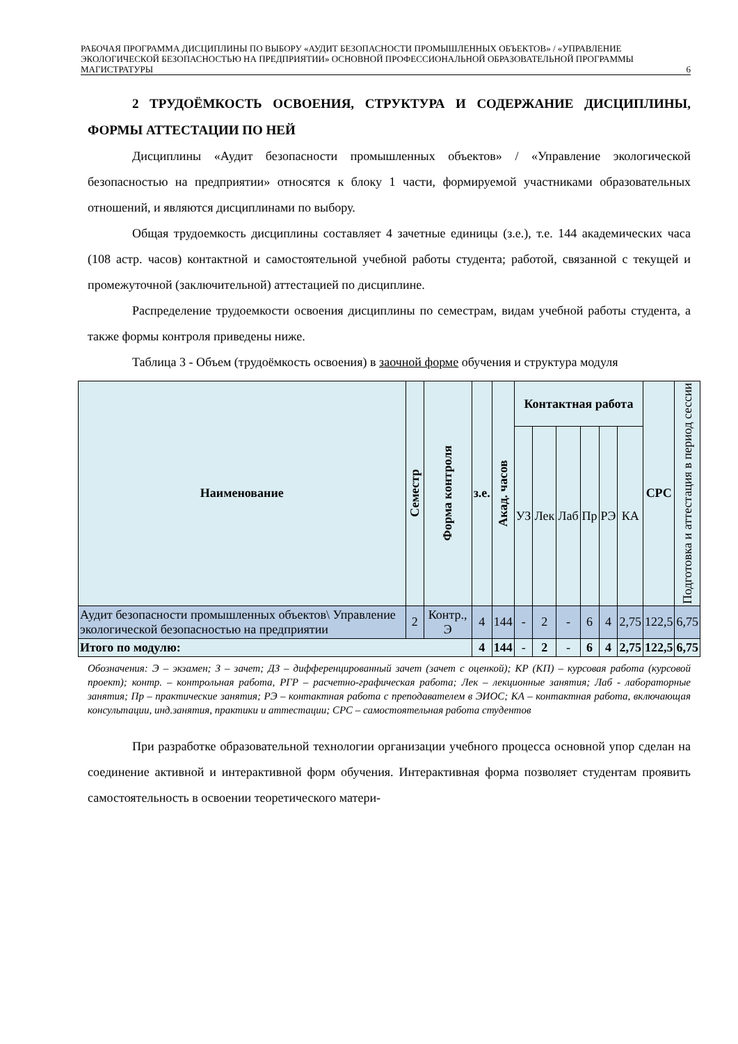РАБОЧАЯ ПРОГРАММА ДИСЦИПЛИНЫ ПО ВЫБОРУ «АУДИТ БЕЗОПАСНОСТИ ПРОМЫШЛЕННЫХ ОБЪЕКТОВ» / «УПРАВЛЕНИЕ ЭКОЛОГИЧЕСКОЙ БЕЗОПАСНОСТЬЮ НА ПРЕДПРИЯТИИ» ОСНОВНОЙ ПРОФЕССИОНАЛЬНОЙ ОБРАЗОВАТЕЛЬНОЙ ПРОГРАММЫ МАГИСТРАТУРЫ 6
2 ТРУДОЁМКОСТЬ ОСВОЕНИЯ, СТРУКТУРА И СОДЕРЖАНИЕ ДИСЦИПЛИНЫ, ФОРМЫ АТТЕСТАЦИИ ПО НЕЙ
Дисциплины «Аудит безопасности промышленных объектов» / «Управление экологической безопасностью на предприятии» относятся к блоку 1 части, формируемой участниками образовательных отношений, и являются дисциплинами по выбору.
Общая трудоемкость дисциплины составляет 4 зачетные единицы (з.е.), т.е. 144 академических часа (108 астр. часов) контактной и самостоятельной учебной работы студента; работой, связанной с текущей и промежуточной (заключительной) аттестацией по дисциплине.
Распределение трудоемкости освоения дисциплины по семестрам, видам учебной работы студента, а также формы контроля приведены ниже.
Таблица 3 - Объем (трудоёмкость освоения) в заочной форме обучения и структура модуля
| Наименование | Семестр | Форма контроля | з.е. | Акад. часов | Контактная работа | | | | | | СРС | Подготовка и аттестация в период сессии |
| --- | --- | --- | --- | --- | --- | --- | --- | --- | --- | --- | --- | --- |
| | | | | | УЗ | Лек | Лаб | Пр | РЭ | КА | | |
| Аудит безопасности промышленных объектов\ Управление экологической безопасностью на предприятии | 2 | Контр., Э | 4 | 144 | - | 2 | - | 6 | 4 | 2,75 | 122,5 | 6,75 |
| Итого по модулю: | | | 4 | 144 | - | 2 | - | 6 | 4 | 2,75 | 122,5 | 6,75 |
Обозначения: Э – экзамен; З – зачет; ДЗ – дифференцированный зачет (зачет с оценкой); КР (КП) – курсовая работа (курсовой проект); контр. – контрольная работа, РГР – расчетно-графическая работа; Лек – лекционные занятия; Лаб - лабораторные занятия; Пр – практические занятия; РЭ – контактная работа с преподавателем в ЭИОС; КА – контактная работа, включающая консультации, инд.занятия, практики и аттестации; СРС – самостоятельная работа студентов
При разработке образовательной технологии организации учебного процесса основной упор сделан на соединение активной и интерактивной форм обучения. Интерактивная форма позволяет студентам проявить самостоятельность в освоении теоретического матери-